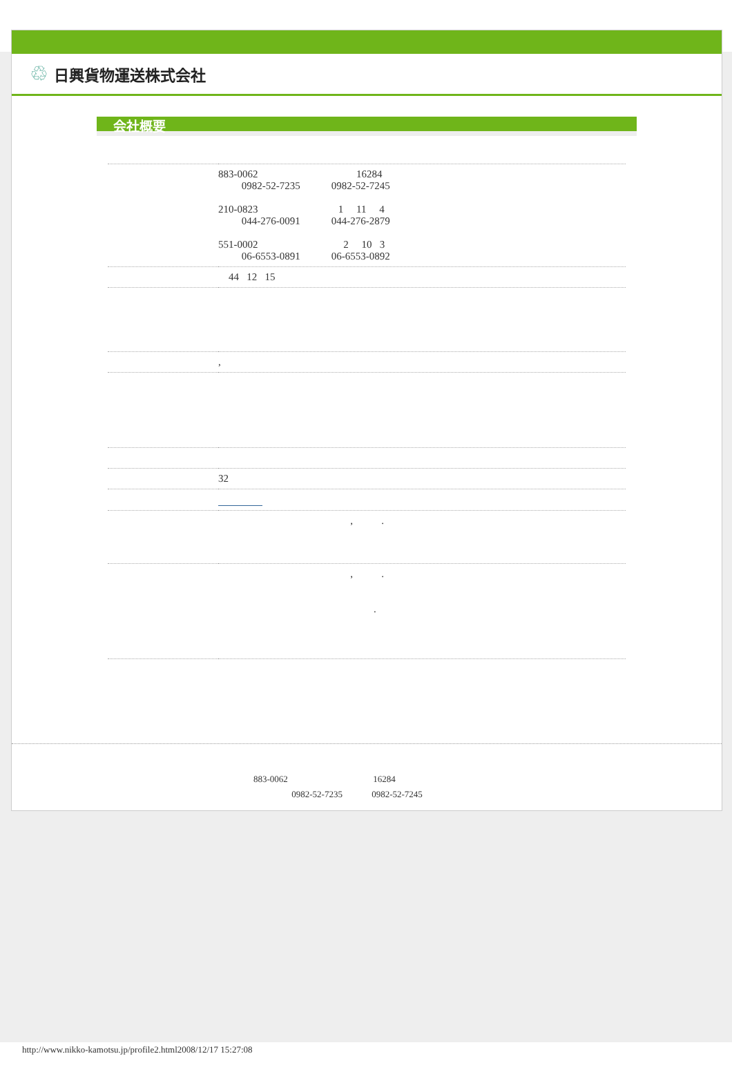♲ 日興貨物運送株式会社
会社概要
| | 883-0062 16284 0982-52-7235 0982-52-7245 210-0823 1 11 4 044-276-0091 044-276-2879 551-0002 2 10 3 06-6553-0891 06-6553-0892 |
| | 44 12 15 |
| | , |
| | 32 |
| | , . |
| | , . . |
883-0062 16284
0982-52-7235 0982-52-7245
http://www.nikko-kamotsu.jp/profile2.html2008/12/17 15:27:08